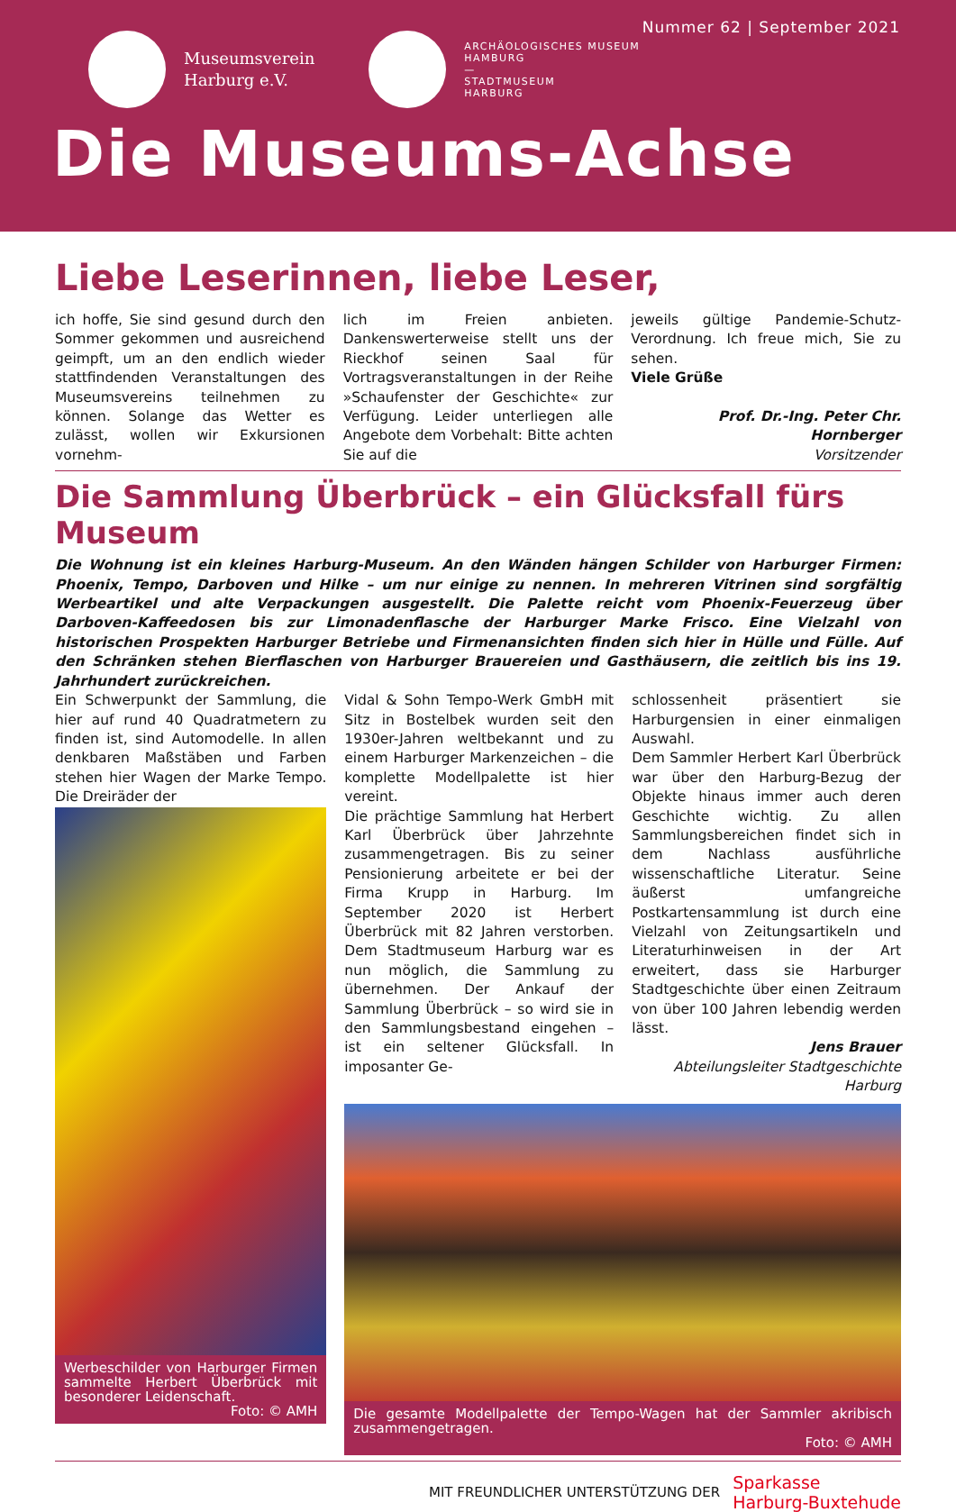Nummer 62 | September 2021
Museumsverein
Harburg e.V.
ARCHÄOLOGISCHES MUSEUM
HAMBURG
—
STADTMUSEUM
HARBURG
Die Museums-Achse
Liebe Leserinnen, liebe Leser,
ich hoffe, Sie sind gesund durch den Sommer gekommen und ausreichend geimpft, um an den endlich wieder stattfindenden Veranstaltungen des Museumsvereins teilnehmen zu können. Solange das Wetter es zulässt, wollen wir Exkursionen vornehm-
lich im Freien anbieten. Dankenswerterweise stellt uns der Rieckhof seinen Saal für Vortragsveranstaltungen in der Reihe »Schaufenster der Geschichte« zur Verfügung. Leider unterliegen alle Angebote dem Vorbehalt: Bitte achten Sie auf die
jeweils gültige Pandemie-Schutz-Verordnung. Ich freue mich, Sie zu sehen.
Viele Grüße
Prof. Dr.-Ing. Peter Chr. Hornberger
Vorsitzender
Die Sammlung Überbrück – ein Glücksfall fürs Museum
Die Wohnung ist ein kleines Harburg-Museum. An den Wänden hängen Schilder von Harburger Firmen: Phoenix, Tempo, Darboven und Hilke – um nur einige zu nennen. In mehreren Vitrinen sind sorgfältig Werbeartikel und alte Verpackungen ausgestellt. Die Palette reicht vom Phoenix-Feuerzeug über Darboven-Kaffeedosen bis zur Limonadenflasche der Harburger Marke Frisco. Eine Vielzahl von historischen Prospekten Harburger Betriebe und Firmenansichten finden sich hier in Hülle und Fülle. Auf den Schränken stehen Bierflaschen von Harburger Brauereien und Gasthäusern, die zeitlich bis ins 19. Jahrhundert zurückreichen.
Ein Schwerpunkt der Sammlung, die hier auf rund 40 Quadratmetern zu finden ist, sind Automodelle. In allen denkbaren Maßstäben und Farben stehen hier Wagen der Marke Tempo. Die Dreiräder der
Werbeschilder von Harburger Firmen sammelte Herbert Überbrück mit besonderer Leidenschaft.
Foto: © AMH
Vidal & Sohn Tempo-Werk GmbH mit Sitz in Bostelbek wurden seit den 1930er-Jahren weltbekannt und zu einem Harburger Markenzeichen – die komplette Modellpalette ist hier vereint.
Die prächtige Sammlung hat Herbert Karl Überbrück über Jahrzehnte zusammengetragen. Bis zu seiner Pensionierung arbeitete er bei der Firma Krupp in Harburg. Im September 2020 ist Herbert Überbrück mit 82 Jahren verstorben. Dem Stadtmuseum Harburg war es nun möglich, die Sammlung zu übernehmen. Der Ankauf der Sammlung Überbrück – so wird sie in den Sammlungsbestand eingehen – ist ein seltener Glücksfall. In imposanter Ge-
schlossenheit präsentiert sie Harburgensien in einer einmaligen Auswahl.
Dem Sammler Herbert Karl Überbrück war über den Harburg-Bezug der Objekte hinaus immer auch deren Geschichte wichtig. Zu allen Sammlungsbereichen findet sich in dem Nachlass ausführliche wissenschaftliche Literatur. Seine äußerst umfangreiche Postkartensammlung ist durch eine Vielzahl von Zeitungsartikeln und Literaturhinweisen in der Art erweitert, dass sie Harburger Stadtgeschichte über einen Zeitraum von über 100 Jahren lebendig werden lässt.
Jens Brauer
Abteilungsleiter Stadtgeschichte Harburg
Die gesamte Modellpalette der Tempo-Wagen hat der Sammler akribisch zusammengetragen.
Foto: © AMH
MIT FREUNDLICHER UNTERSTÜTZUNG DER
Sparkasse
Harburg-Buxtehude